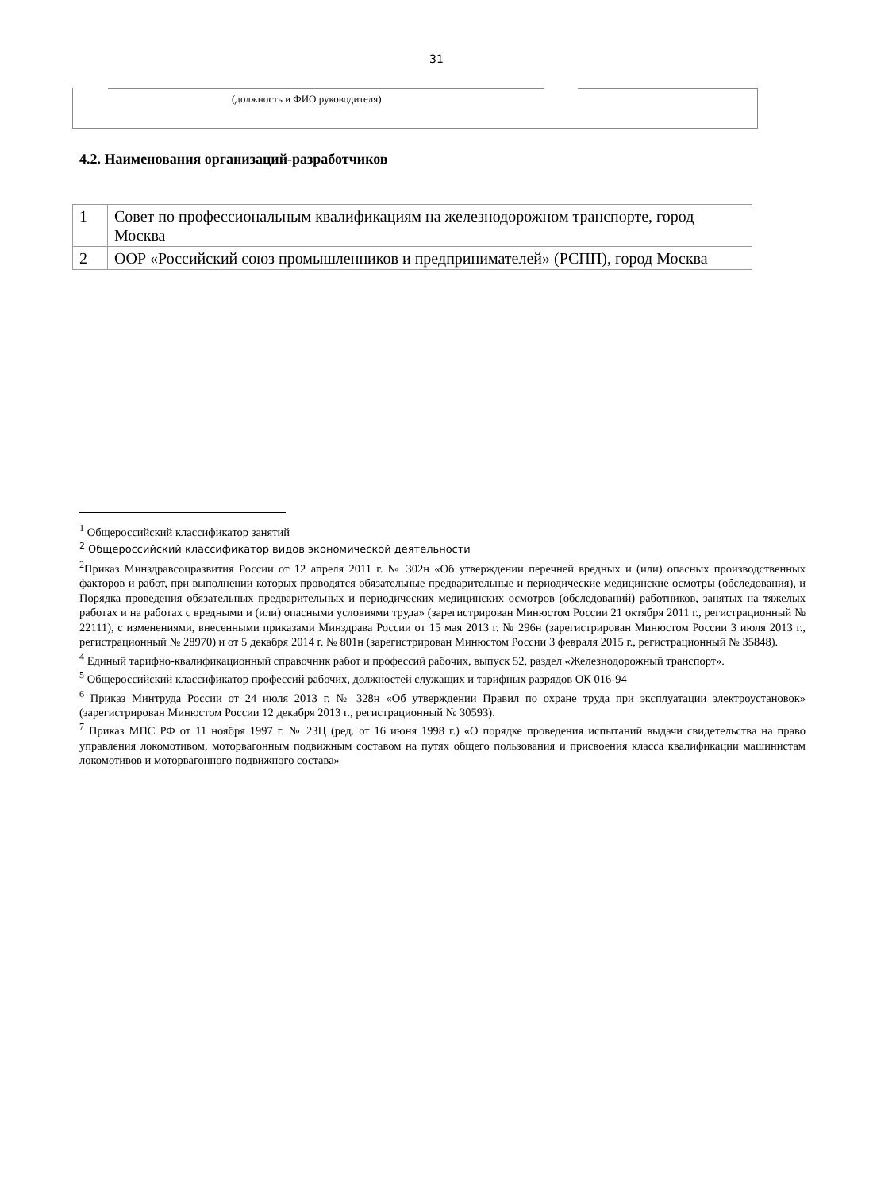31
(должность и ФИО руководителя)
4.2. Наименования организаций-разработчиков
| 1 | Совет по профессиональным квалификациям на железнодорожном транспорте, город Москва |
| 2 | ООР «Российский союз промышленников и предпринимателей» (РСПП), город Москва |
<sup>1</sup> Общероссийский классификатор занятий
<sup>2</sup> Общероссийский классификатор видов экономической деятельности
<sup>2</sup> Приказ Минздравсоцразвития России от 12 апреля 2011 г. № 302н «Об утверждении перечней вредных и (или) опасных производственных факторов и работ, при выполнении которых проводятся обязательные предварительные и периодические медицинские осмотры (обследования), и Порядка проведения обязательных предварительных и периодических медицинских осмотров (обследований) работников, занятых на тяжелых работах и на работах с вредными и (или) опасными условиями труда» (зарегистрирован Минюстом России 21 октября 2011 г., регистрационный № 22111), с изменениями, внесенными приказами Минздрава России от 15 мая 2013 г. № 296н (зарегистрирован Минюстом России 3 июля 2013 г., регистрационный № 28970) и от 5 декабря 2014 г. № 801н (зарегистрирован Минюстом России 3 февраля 2015 г., регистрационный № 35848).
<sup>4</sup> Единый тарифно-квалификационный справочник работ и профессий рабочих, выпуск 52, раздел «Железнодорожный транспорт».
<sup>5</sup> Общероссийский классификатор профессий рабочих, должностей служащих и тарифных разрядов ОК 016-94
<sup>6</sup> Приказ Минтруда России от 24 июля 2013 г. № 328н «Об утверждении Правил по охране труда при эксплуатации электроустановок» (зарегистрирован Минюстом России 12 декабря 2013 г., регистрационный № 30593).
<sup>7</sup> Приказ МПС РФ от 11 ноября 1997 г. № 23Ц (ред. от 16 июня 1998 г.) «О порядке проведения испытаний выдачи свидетельства на право управления локомотивом, моторвагонным подвижным составом на путях общего пользования и присвоения класса квалификации машинистам локомотивов и моторвагонного подвижного состава»